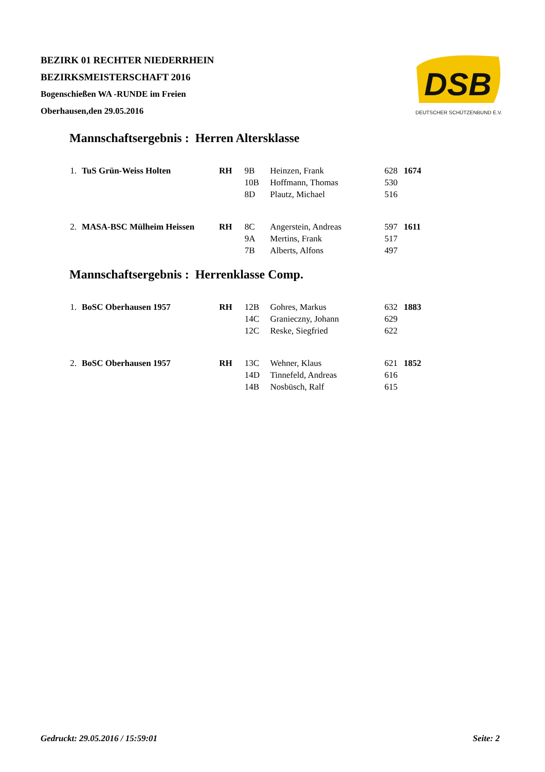BEZIRK 01 RECHTER NIEDERRHEIN
BEZIRKSMEISTERSCHAFT 2016
Bogenschießen WA -RUNDE im Freien
Oberhausen,den 29.05.2016
DSB
DEUTSCHER SCHÜTZENBUND E.V.
Mannschaftsergebnis : Herren Altersklasse
| 1. | TuS Grün-Weiss Holten | RH | 9B | Heinzen, Frank | 628 | 1674 |
| | | | 10B | Hoffmann, Thomas | 530 | |
| | | | 8D | Plautz, Michael | 516 | |
| 2. | MASA-BSC Mülheim Heissen | RH | 8C | Angerstein, Andreas | 597 | 1611 |
| | | | 9A | Mertins, Frank | 517 | |
| | | | 7B | Alberts, Alfons | 497 | |
Mannschaftsergebnis : Herrenklasse Comp.
| 1. | BoSC Oberhausen 1957 | RH | 12B | Gohres, Markus | 632 | 1883 |
| | | | 14C | Granieczny, Johann | 629 | |
| | | | 12C | Reske, Siegfried | 622 | |
| 2. | BoSC Oberhausen 1957 | RH | 13C | Wehner, Klaus | 621 | 1852 |
| | | | 14D | Tinnefeld, Andreas | 616 | |
| | | | 14B | Nosbüsch, Ralf | 615 | |
Gedruckt: 29.05.2016 / 15:59:01 Seite: 2